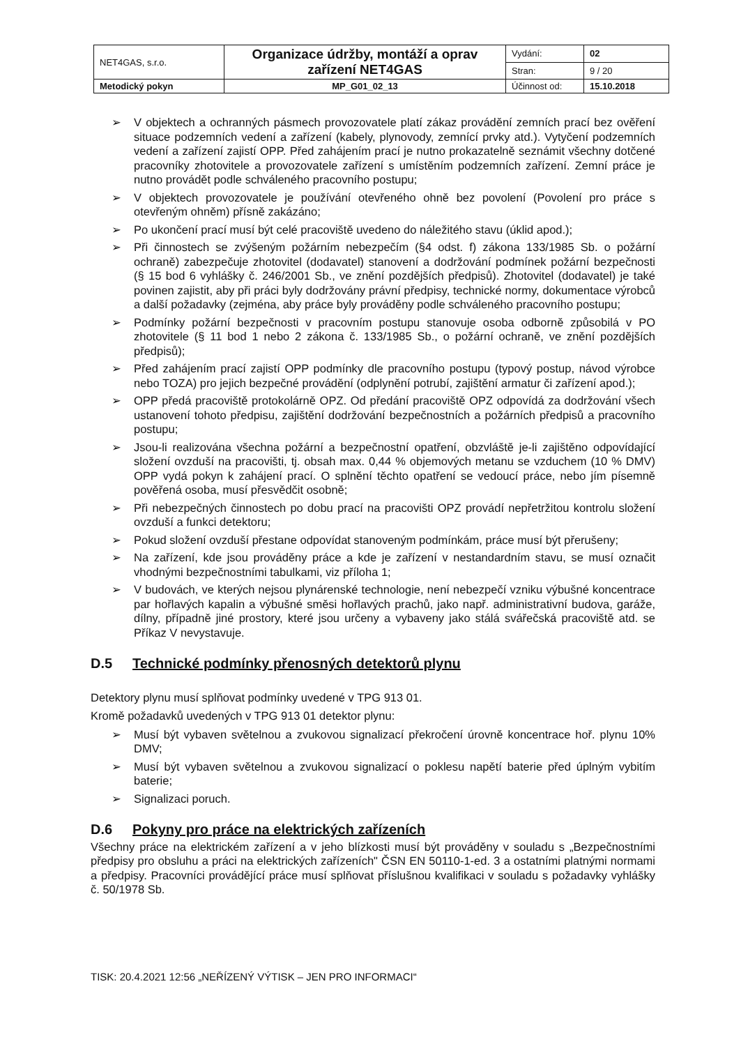| NET4GAS, s.r.o. | Organizace údržby, montáží a oprav zařízení NET4GAS | Vydání: | 02 |
| | | Stran: | 9 / 20 |
| Metodický pokyn | MP_G01_02_13 | Účinnost od: | 15.10.2018 |
➢ V objektech a ochranných pásmech provozovatele platí zákaz provádění zemních prací bez ověření situace podzemních vedení a zařízení (kabely, plynovody, zemnící prvky atd.). Vytyčení podzemních vedení a zařízení zajistí OPP. Před zahájením prací je nutno prokazatelně seznámit všechny dotčené pracovníky zhotovitele a provozovatele zařízení s umístěním podzemních zařízení. Zemní práce je nutno provádět podle schváleného pracovního postupu;
➢ V objektech provozovatele je používání otevřeného ohně bez povolení (Povolení pro práce s otevřeným ohněm) přísně zakázáno;
➢ Po ukončení prací musí být celé pracoviště uvedeno do náležitého stavu (úklid apod.);
➢ Při činnostech se zvýšeným požárním nebezpečím (§4 odst. f) zákona 133/1985 Sb. o požární ochraně) zabezpečuje zhotovitel (dodavatel) stanovení a dodržování podmínek požární bezpečnosti (§ 15 bod 6 vyhlášky č. 246/2001 Sb., ve znění pozdějších předpisů). Zhotovitel (dodavatel) je také povinen zajistit, aby při práci byly dodržovány právní předpisy, technické normy, dokumentace výrobců a další požadavky (zejména, aby práce byly prováděny podle schváleného pracovního postupu;
➢ Podmínky požární bezpečnosti v pracovním postupu stanovuje osoba odborně způsobilá v PO zhotovitele (§ 11 bod 1 nebo 2 zákona č. 133/1985 Sb., o požární ochraně, ve znění pozdějších předpisů);
➢ Před zahájením prací zajistí OPP podmínky dle pracovního postupu (typový postup, návod výrobce nebo TOZA) pro jejich bezpečné provádění (odplynění potrubí, zajištění armatur či zařízení apod.);
➢ OPP předá pracoviště protokolárně OPZ. Od předání pracoviště OPZ odpovídá za dodržování všech ustanovení tohoto předpisu, zajištění dodržování bezpečnostních a požárních předpisů a pracovního postupu;
➢ Jsou-li realizována všechna požární a bezpečnostní opatření, obzvláště je-li zajištěno odpovídající složení ovzduší na pracovišti, tj. obsah max. 0,44 % objemových metanu se vzduchem (10 % DMV) OPP vydá pokyn k zahájení prací. O splnění těchto opatření se vedoucí práce, nebo jím písemně pověřená osoba, musí přesvědčit osobně;
➢ Při nebezpečných činnostech po dobu prací na pracovišti OPZ provádí nepřetržitou kontrolu složení ovzduší a funkci detektoru;
➢ Pokud složení ovzduší přestane odpovídat stanoveným podmínkám, práce musí být přerušeny;
➢ Na zařízení, kde jsou prováděny práce a kde je zařízení v nestandardním stavu, se musí označit vhodnými bezpečnostními tabulkami, viz příloha 1;
➢ V budovách, ve kterých nejsou plynárenské technologie, není nebezpečí vzniku výbušné koncentrace par hořlavých kapalin a výbušné směsi hořlavých prachů, jako např. administrativní budova, garáže, dílny, případně jiné prostory, které jsou určeny a vybaveny jako stálá svářečská pracoviště atd. se Příkaz V nevystavuje.
D.5 Technické podmínky přenosných detektorů plynu
Detektory plynu musí splňovat podmínky uvedené v TPG 913 01.
Kromě požadavků uvedených v TPG 913 01 detektor plynu:
➢ Musí být vybaven světelnou a zvukovou signalizací překročení úrovně koncentrace hoř. plynu 10% DMV;
➢ Musí být vybaven světelnou a zvukovou signalizací o poklesu napětí baterie před úplným vybitím baterie;
➢ Signalizaci poruch.
D.6 Pokyny pro práce na elektrických zařízeních
Všechny práce na elektrickém zařízení a v jeho blízkosti musí být prováděny v souladu s „Bezpečnostními předpisy pro obsluhu a práci na elektrických zařízeních" ČSN EN 50110-1-ed. 3 a ostatními platnými normami a předpisy. Pracovníci provádějící práce musí splňovat příslušnou kvalifikaci v souladu s požadavky vyhlášky č. 50/1978 Sb.
TISK: 20.4.2021 12:56 „NEŘÍZENÝ VÝTISK – JEN PRO INFORMACI“